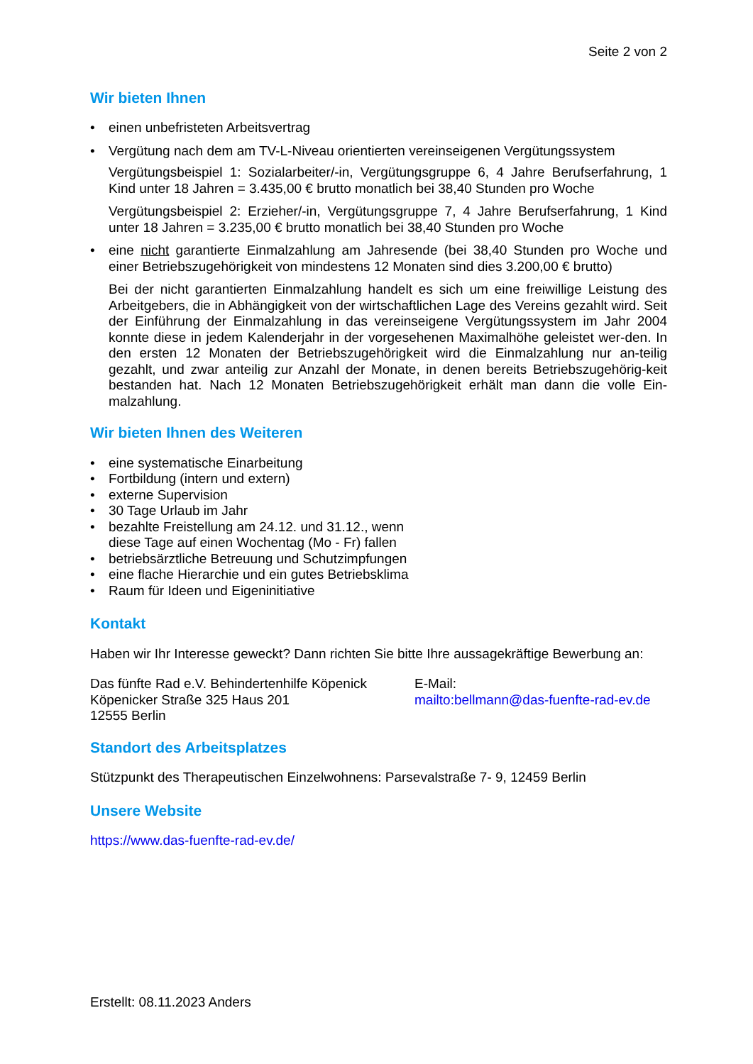Seite 2 von 2
Wir bieten Ihnen
• einen unbefristeten Arbeitsvertrag
• Vergütung nach dem am TV-L-Niveau orientierten vereinseigenen Vergütungssystem
Vergütungsbeispiel 1: Sozialarbeiter/-in, Vergütungsgruppe 6, 4 Jahre Berufserfahrung, 1 Kind unter 18 Jahren = 3.435,00 € brutto monatlich bei 38,40 Stunden pro Woche
Vergütungsbeispiel 2: Erzieher/-in, Vergütungsgruppe 7, 4 Jahre Berufserfahrung, 1 Kind unter 18 Jahren = 3.235,00 € brutto monatlich bei 38,40 Stunden pro Woche
• eine nicht garantierte Einmalzahlung am Jahresende (bei 38,40 Stunden pro Woche und einer Betriebszugehörigkeit von mindestens 12 Monaten sind dies 3.200,00 € brutto)
Bei der nicht garantierten Einmalzahlung handelt es sich um eine freiwillige Leistung des Arbeitgebers, die in Abhängigkeit von der wirtschaftlichen Lage des Vereins gezahlt wird. Seit der Einführung der Einmalzahlung in das vereinseigene Vergütungssystem im Jahr 2004 konnte diese in jedem Kalenderjahr in der vorgesehenen Maximalhöhe geleistet wer-den. In den ersten 12 Monaten der Betriebszugehörigkeit wird die Einmalzahlung nur an-teilig gezahlt, und zwar anteilig zur Anzahl der Monate, in denen bereits Betriebszugehörig-keit bestanden hat. Nach 12 Monaten Betriebszugehörigkeit erhält man dann die volle Ein-malzahlung.
Wir bieten Ihnen des Weiteren
• eine systematische Einarbeitung
• Fortbildung (intern und extern)
• externe Supervision
• 30 Tage Urlaub im Jahr
• bezahlte Freistellung am 24.12. und 31.12., wenn
diese Tage auf einen Wochentag (Mo - Fr) fallen
• betriebsärztliche Betreuung und Schutzimpfungen
• eine flache Hierarchie und ein gutes Betriebsklima
• Raum für Ideen und Eigeninitiative
Kontakt
Haben wir Ihr Interesse geweckt? Dann richten Sie bitte Ihre aussagekräftige Bewerbung an:
Das fünfte Rad e.V. Behindertenhilfe Köpenick
Köpenicker Straße 325 Haus 201
12555 Berlin
E-Mail:
mailto:bellmann@das-fuenfte-rad-ev.de
Standort des Arbeitsplatzes
Stützpunkt des Therapeutischen Einzelwohnens: Parsevalstraße 7- 9, 12459 Berlin
Unsere Website
https://www.das-fuenfte-rad-ev.de/
Erstellt: 08.11.2023 Anders